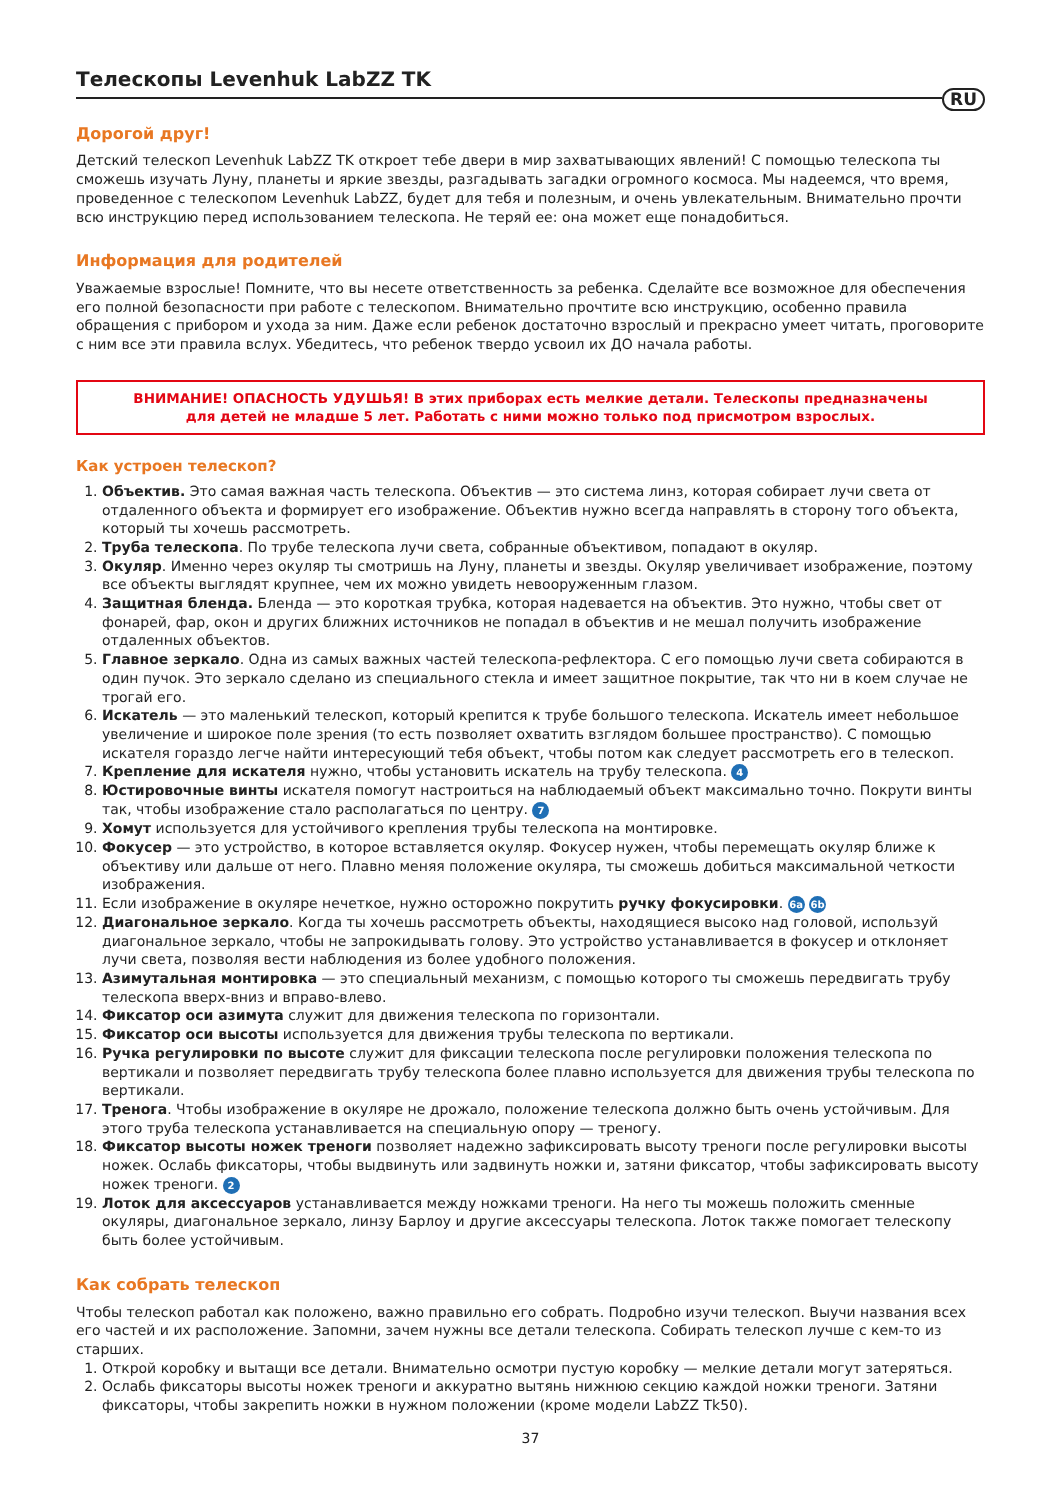Телескопы Levenhuk LabZZ TK
RU
Дорогой друг!
Детский телескоп Levenhuk LabZZ TK откроет тебе двери в мир захватывающих явлений! С помощью телескопа ты сможешь изучать Луну, планеты и яркие звезды, разгадывать загадки огромного космоса. Мы надеемся, что время, проведенное с телескопом Levenhuk LabZZ, будет для тебя и полезным, и очень увлекательным. Внимательно прочти всю инструкцию перед использованием телескопа. Не теряй ее: она может еще понадобиться.
Информация для родителей
Уважаемые взрослые! Помните, что вы несете ответственность за ребенка. Сделайте все возможное для обеспечения его полной безопасности при работе с телескопом. Внимательно прочтите всю инструкцию, особенно правила обращения с прибором и ухода за ним. Даже если ребенок достаточно взрослый и прекрасно умеет читать, проговорите с ним все эти правила вслух. Убедитесь, что ребенок твердо усвоил их ДО начала работы.
ВНИМАНИЕ! ОПАСНОСТЬ УДУШЬЯ! В этих приборах есть мелкие детали. Телескопы предназначены для детей не младше 5 лет. Работать с ними можно только под присмотром взрослых.
Как устроен телескоп?
1. Объектив. Это самая важная часть телескопа. Объектив — это система линз, которая собирает лучи света от отдаленного объекта и формирует его изображение. Объектив нужно всегда направлять в сторону того объекта, который ты хочешь рассмотреть.
2. Труба телескопа. По трубе телескопа лучи света, собранные объективом, попадают в окуляр.
3. Окуляр. Именно через окуляр ты смотришь на Луну, планеты и звезды. Окуляр увеличивает изображение, поэтому все объекты выглядят крупнее, чем их можно увидеть невооруженным глазом.
4. Защитная бленда. Бленда — это короткая трубка, которая надевается на объектив. Это нужно, чтобы свет от фонарей, фар, окон и других ближних источников не попадал в объектив и не мешал получить изображение отдаленных объектов.
5. Главное зеркало. Одна из самых важных частей телескопа-рефлектора. С его помощью лучи света собираются в один пучок. Это зеркало сделано из специального стекла и имеет защитное покрытие, так что ни в коем случае не трогай его.
6. Искатель — это маленький телескоп, который крепится к трубе большого телескопа. Искатель имеет небольшое увеличение и широкое поле зрения (то есть позволяет охватить взглядом большее пространство). С помощью искателя гораздо легче найти интересующий тебя объект, чтобы потом как следует рассмотреть его в телескоп.
7. Крепление для искателя нужно, чтобы установить искатель на трубу телескопа. 4
8. Юстировочные винты искателя помогут настроиться на наблюдаемый объект максимально точно. Покрути винты так, чтобы изображение стало располагаться по центру. 7
9. Хомут используется для устойчивого крепления трубы телескопа на монтировке.
10. Фокусер — это устройство, в которое вставляется окуляр. Фокусер нужен, чтобы перемещать окуляр ближе к объективу или дальше от него. Плавно меняя положение окуляра, ты сможешь добиться максимальной четкости изображения.
11. Если изображение в окуляре нечеткое, нужно осторожно покрутить ручку фокусировки. 6a 6b
12. Диагональное зеркало. Когда ты хочешь рассмотреть объекты, находящиеся высоко над головой, используй диагональное зеркало, чтобы не запрокидывать голову. Это устройство устанавливается в фокусер и отклоняет лучи света, позволяя вести наблюдения из более удобного положения.
13. Азимутальная монтировка — это специальный механизм, с помощью которого ты сможешь передвигать трубу телескопа вверх-вниз и вправо-влево.
14. Фиксатор оси азимута служит для движения телескопа по горизонтали.
15. Фиксатор оси высоты используется для движения трубы телескопа по вертикали.
16. Ручка регулировки по высоте служит для фиксации телескопа после регулировки положения телескопа по вертикали и позволяет передвигать трубу телескопа более плавно используется для движения трубы телескопа по вертикали.
17. Тренога. Чтобы изображение в окуляре не дрожало, положение телескопа должно быть очень устойчивым. Для этого труба телескопа устанавливается на специальную опору — треногу.
18. Фиксатор высоты ножек треноги позволяет надежно зафиксировать высоту треноги после регулировки высоты ножек. Ослабь фиксаторы, чтобы выдвинуть или задвинуть ножки и, затяни фиксатор, чтобы зафиксировать высоту ножек треноги. 2
19. Лоток для аксессуаров устанавливается между ножками треноги. На него ты можешь положить сменные окуляры, диагональное зеркало, линзу Барлоу и другие аксессуары телескопа. Лоток также помогает телескопу быть более устойчивым.
Как собрать телескоп
Чтобы телескоп работал как положено, важно правильно его собрать. Подробно изучи телескоп. Выучи названия всех его частей и их расположение. Запомни, зачем нужны все детали телескопа. Собирать телескоп лучше с кем-то из старших.
1. Открой коробку и вытащи все детали. Внимательно осмотри пустую коробку — мелкие детали могут затеряться.
2. Ослабь фиксаторы высоты ножек треноги и аккуратно вытянь нижнюю секцию каждой ножки треноги. Затяни фиксаторы, чтобы закрепить ножки в нужном положении (кроме модели LabZZ Tk50).
37